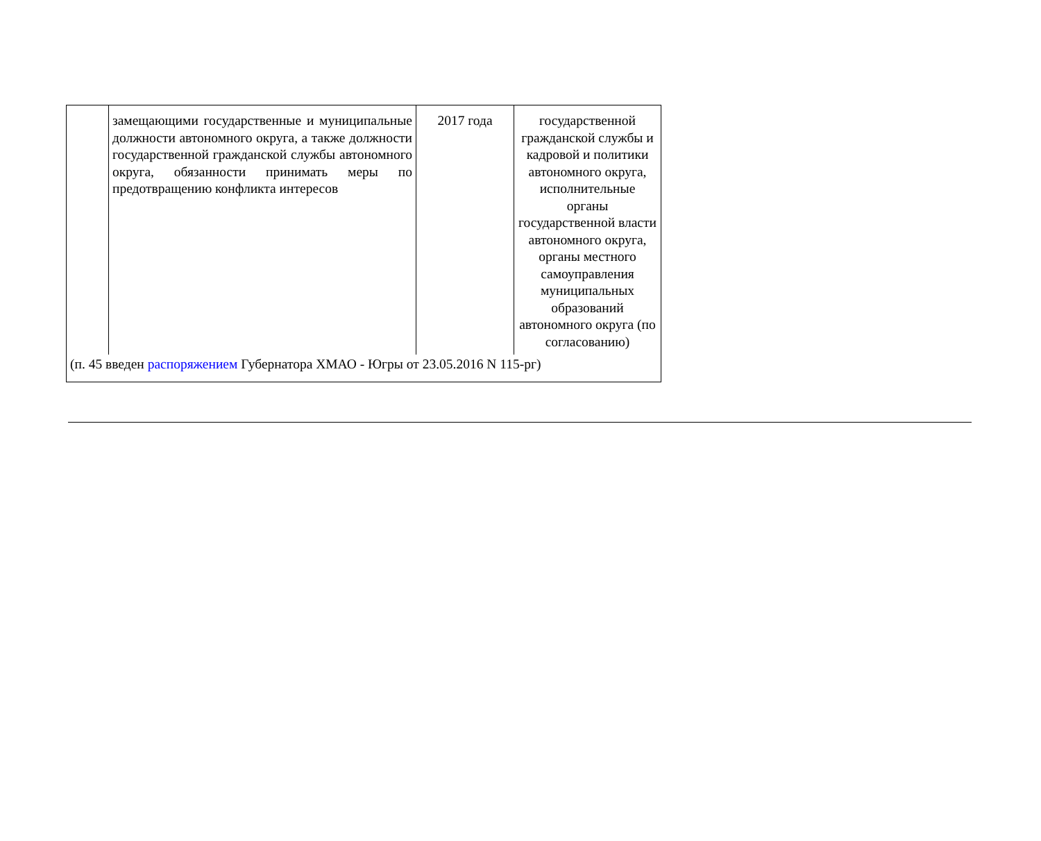| | замещающими государственные и муниципальные должности автономного округа, а также должности государственной гражданской службы автономного округа, обязанности принимать меры по предотвращению конфликта интересов | 2017 года | государственной гражданской службы и кадровой и политики автономного округа, исполнительные органы государственной власти автономного округа, органы местного самоуправления муниципальных образований автономного округа (по согласованию) |
| (п. 45 введен распоряжением Губернатора ХМАО - Югры от 23.05.2016 N 115-рг) | | | |